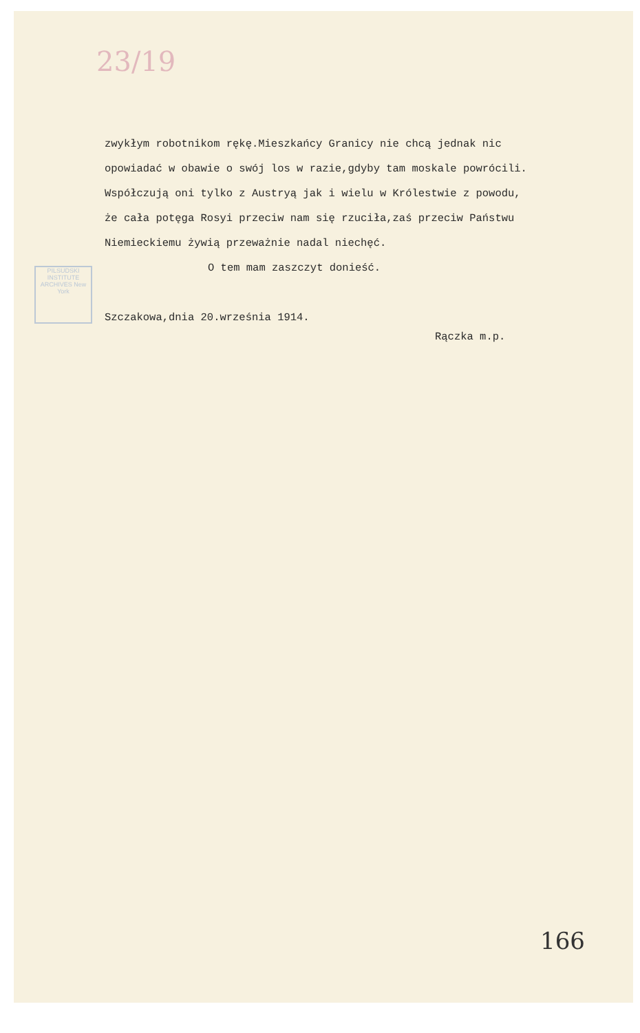23/19
PILSUDSKI INSTITUTE ARCHIVES New York
zwykłym robotnikom rękę.Mieszkańcy Granicy nie chcą jednak nic
opowiadać w obawie o swój los w razie,gdyby tam moskale powrócili.
Współczują oni tylko z Austryą jak i wielu w Królestwie z powodu,
że cała potęga Rosyi przeciw nam się rzuciła,zaś przeciw Państwu
Niemieckiemu żywią przeważnie nadal niechęć.
O tem mam zaszczyt donieść.
Szczakowa,dnia 20.września 1914.
Rączka m.p.
166